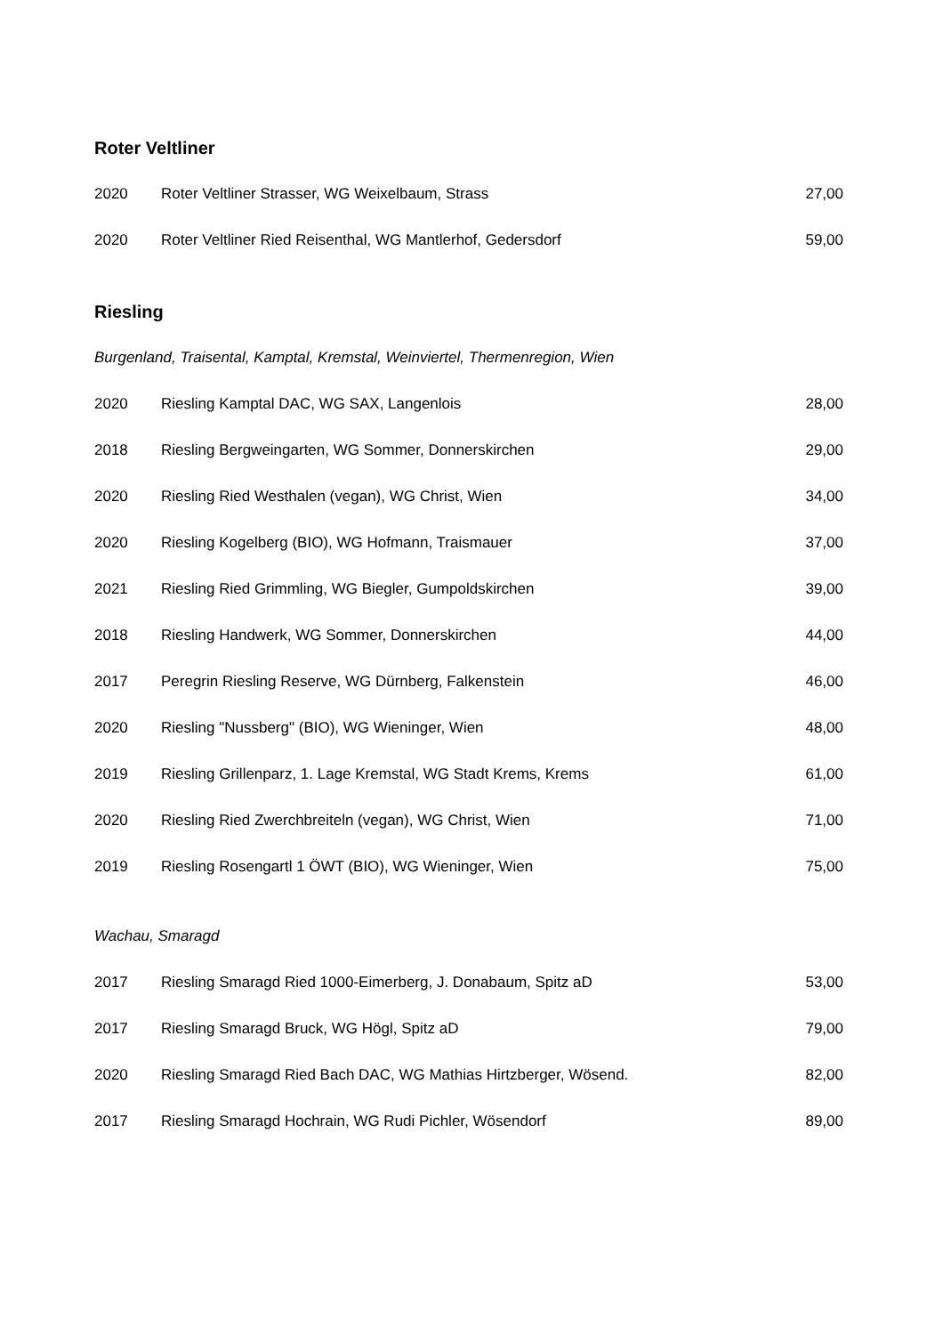Roter Veltliner
| 2020 | Roter Veltliner Strasser, WG Weixelbaum, Strass | 27,00 |
| 2020 | Roter Veltliner Ried Reisenthal, WG Mantlerhof, Gedersdorf | 59,00 |
Riesling
Burgenland, Traisental, Kamptal, Kremstal, Weinviertel, Thermenregion, Wien
| 2020 | Riesling Kamptal DAC, WG SAX, Langenlois | 28,00 |
| 2018 | Riesling Bergweingarten, WG Sommer, Donnerskirchen | 29,00 |
| 2020 | Riesling Ried Westhalen (vegan), WG Christ, Wien | 34,00 |
| 2020 | Riesling Kogelberg (BIO), WG Hofmann, Traismauer | 37,00 |
| 2021 | Riesling Ried Grimmling, WG Biegler, Gumpoldskirchen | 39,00 |
| 2018 | Riesling Handwerk, WG Sommer, Donnerskirchen | 44,00 |
| 2017 | Peregrin Riesling Reserve, WG Dürnberg, Falkenstein | 46,00 |
| 2020 | Riesling "Nussberg" (BIO), WG Wieninger, Wien | 48,00 |
| 2019 | Riesling Grillenparz, 1. Lage Kremstal, WG Stadt Krems, Krems | 61,00 |
| 2020 | Riesling Ried Zwerchbreiteln (vegan), WG Christ, Wien | 71,00 |
| 2019 | Riesling Rosengartl 1 ÖWT (BIO), WG Wieninger, Wien | 75,00 |
Wachau, Smaragd
| 2017 | Riesling Smaragd Ried 1000-Eimerberg, J. Donabaum, Spitz aD | 53,00 |
| 2017 | Riesling Smaragd Bruck, WG Högl, Spitz aD | 79,00 |
| 2020 | Riesling Smaragd Ried Bach DAC, WG Mathias Hirtzberger, Wösend. | 82,00 |
| 2017 | Riesling Smaragd Hochrain, WG Rudi Pichler, Wösendorf | 89,00 |